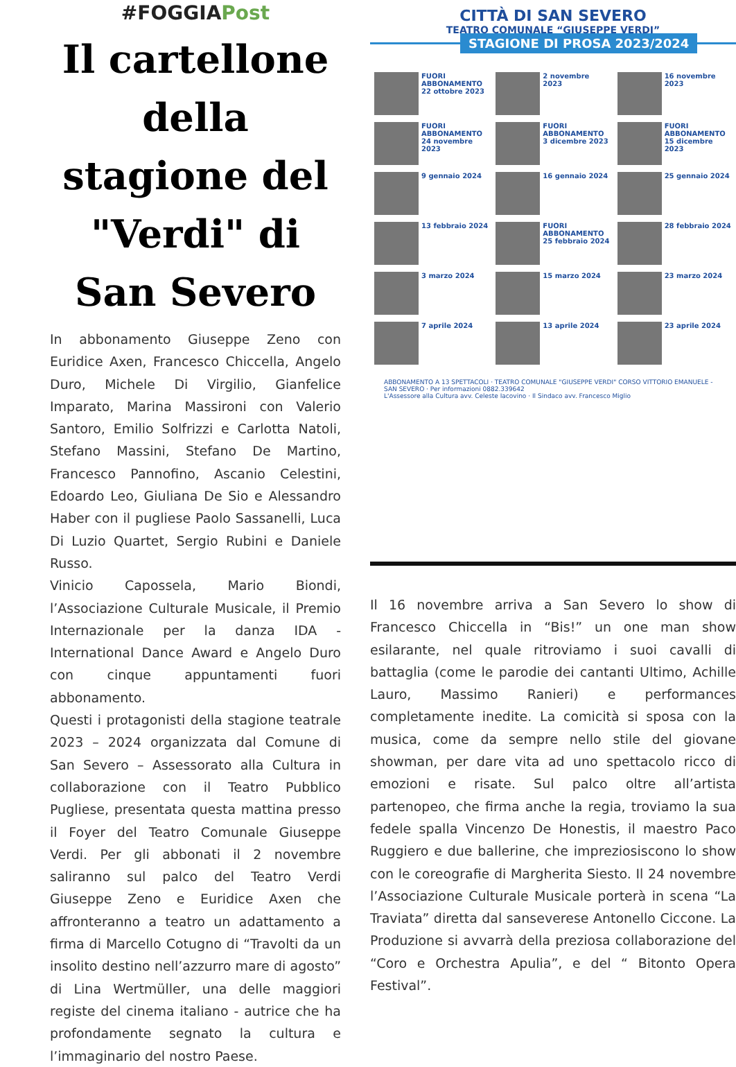#FOGGIAPost
Il cartellone della stagione del "Verdi" di San Severo
In abbonamento Giuseppe Zeno con Euridice Axen, Francesco Chiccella, Angelo Duro, Michele Di Virgilio, Gianfelice Imparato, Marina Massironi con Valerio Santoro, Emilio Solfrizzi e Carlotta Natoli, Stefano Massini, Stefano De Martino, Francesco Pannofino, Ascanio Celestini, Edoardo Leo, Giuliana De Sio e Alessandro Haber con il pugliese Paolo Sassanelli, Luca Di Luzio Quartet, Sergio Rubini e Daniele Russo.
Vinicio Capossela, Mario Biondi, l’Associazione Culturale Musicale, il Premio Internazionale per la danza IDA - International Dance Award e Angelo Duro con cinque appuntamenti fuori abbonamento.
Questi i protagonisti della stagione teatrale 2023 – 2024 organizzata dal Comune di San Severo – Assessorato alla Cultura in collaborazione con il Teatro Pubblico Pugliese, presentata questa mattina presso il Foyer del Teatro Comunale Giuseppe Verdi. Per gli abbonati il 2 novembre saliranno sul palco del Teatro Verdi Giuseppe Zeno e Euridice Axen che affronteranno a teatro un adattamento a firma di Marcello Cotugno di “Travolti da un insolito destino nell’azzurro mare di agosto” di Lina Wertmüller, una delle maggiori registe del cinema italiano - autrice che ha profondamente segnato la cultura e l’immaginario del nostro Paese.
CITTÀ DI SAN SEVERO
TEATRO COMUNALE “GIUSEPPE VERDI”
STAGIONE DI PROSA 2023/2024
FUORI ABBONAMENTO 22 ottobre 2023
2 novembre 2023
16 novembre 2023
FUORI ABBONAMENTO 24 novembre 2023
FUORI ABBONAMENTO 3 dicembre 2023
FUORI ABBONAMENTO 15 dicembre 2023
9 gennaio 2024
16 gennaio 2024
25 gennaio 2024
13 febbraio 2024
FUORI ABBONAMENTO 25 febbraio 2024
28 febbraio 2024
3 marzo 2024
15 marzo 2024
23 marzo 2024
7 aprile 2024
13 aprile 2024
23 aprile 2024
ABBONAMENTO A 13 SPETTACOLI · TEATRO COMUNALE "GIUSEPPE VERDI" CORSO VITTORIO EMANUELE - SAN SEVERO · Per informazioni 0882.339642
L'Assessore alla Cultura avv. Celeste Iacovino · Il Sindaco avv. Francesco Miglio
Il 16 novembre arriva a San Severo lo show di Francesco Chiccella in “Bis!” un one man show esilarante, nel quale ritroviamo i suoi cavalli di battaglia (come le parodie dei cantanti Ultimo, Achille Lauro, Massimo Ranieri) e performances completamente inedite. La comicità si sposa con la musica, come da sempre nello stile del giovane showman, per dare vita ad uno spettacolo ricco di emozioni e risate. Sul palco oltre all’artista partenopeo, che firma anche la regia, troviamo la sua fedele spalla Vincenzo De Honestis, il maestro Paco Ruggiero e due ballerine, che impreziosiscono lo show con le coreografie di Margherita Siesto. Il 24 novembre l’Associazione Culturale Musicale porterà in scena “La Traviata” diretta dal sanseverese Antonello Ciccone. La Produzione si avvarrà della preziosa collaborazione del “Coro e Orchestra Apulia”, e del “ Bitonto Opera Festival”.